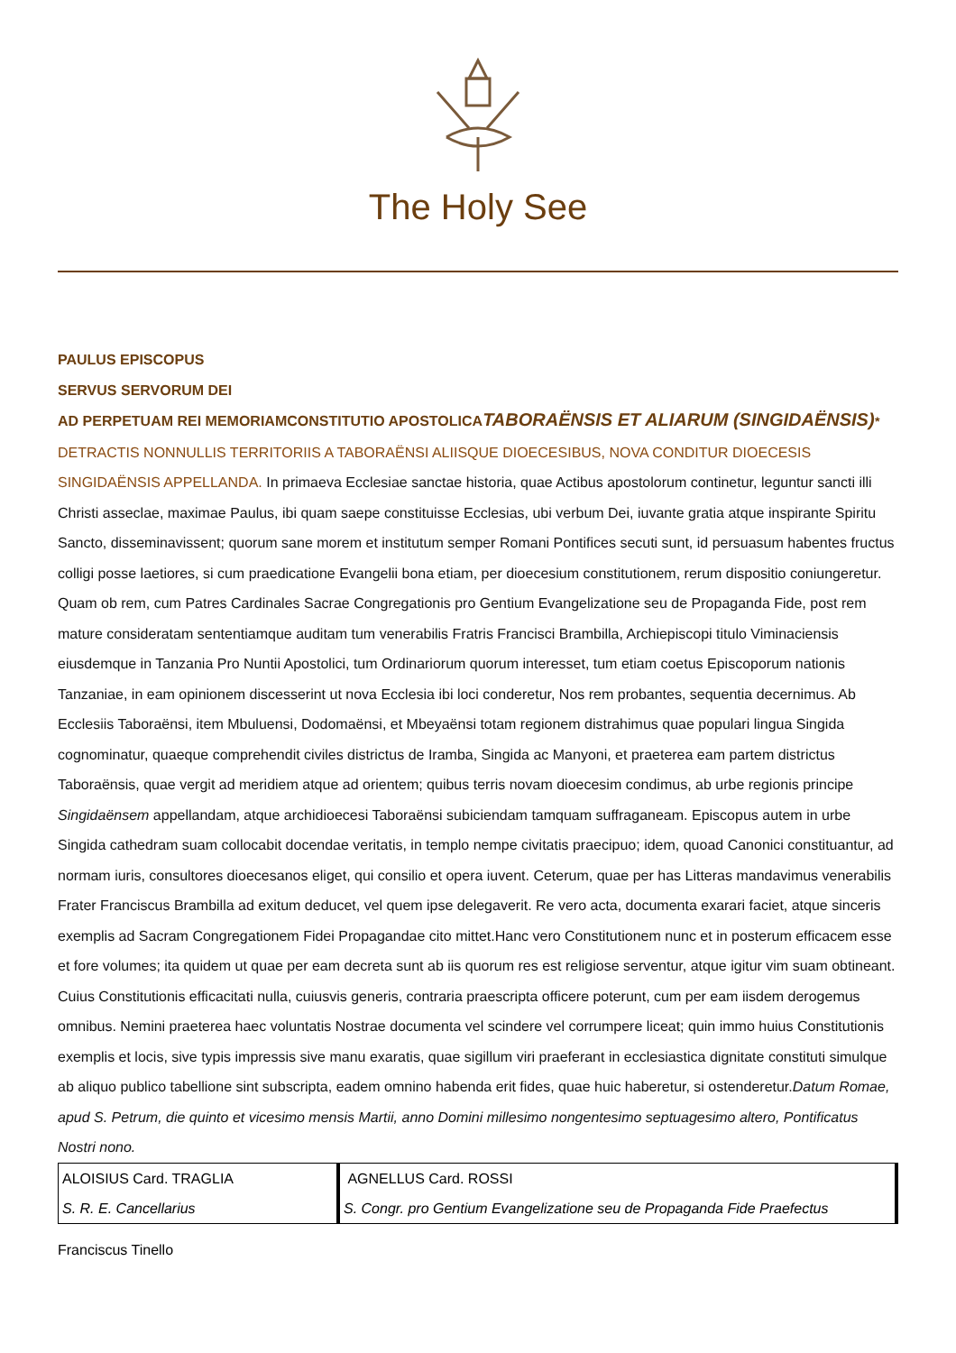The Holy See
PAULUS EPISCOPUS
SERVUS SERVORUM DEI
AD PERPETUAM REI MEMORIAM CONSTITUTIO APOSTOLICA TABORAËNSIS ET ALIARUM (SINGIDAËNSIS)* DETRACTIS NONNULLIS TERRITORIIS A TABORAËNSI ALIISQUE DIOECESIBUS, NOVA CONDITUR DIOECESIS SINGIDAËNSIS APPELLANDA. In primaeva Ecclesiae sanctae historia, quae Actibus apostolorum continetur, leguntur sancti illi Christi asseclae, maximae Paulus, ibi quam saepe constituisse Ecclesias, ubi verbum Dei, iuvante gratia atque inspirante Spiritu Sancto, disseminavissent; quorum sane morem et institutum semper Romani Pontifices secuti sunt, id persuasum habentes fructus colligi posse laetiores, si cum praedicatione Evangelii bona etiam, per dioecesium constitutionem, rerum dispositio coniungeretur. Quam ob rem, cum Patres Cardinales Sacrae Congregationis pro Gentium Evangelizatione seu de Propaganda Fide, post rem mature consideratam sententiamque auditam tum venerabilis Fratris Francisci Brambilla, Archiepiscopi titulo Viminaciensis eiusdemque in Tanzania Pro Nuntii Apostolici, tum Ordinariorum quorum interesset, tum etiam coetus Episcoporum nationis Tanzaniae, in eam opinionem discesserint ut nova Ecclesia ibi loci conderetur, Nos rem probantes, sequentia decernimus. Ab Ecclesiis Taboraënsi, item Mbuluensi, Dodomaënsi, et Mbeyaënsi totam regionem distrahimus quae populari lingua Singida cognominatur, quaeque comprehendit civiles districtus de Iramba, Singida ac Manyoni, et praeterea eam partem districtus Taboraënsis, quae vergit ad meridiem atque ad orientem; quibus terris novam dioecesim condimus, ab urbe regionis principe Singidaënsem appellandam, atque archidioecesi Taboraënsi subiciendam tamquam suffraganeam. Episcopus autem in urbe Singida cathedram suam collocabit docendae veritatis, in templo nempe civitatis praecipuo; idem, quoad Canonici constituantur, ad normam iuris, consultores dioecesanos eliget, qui consilio et opera iuvent. Ceterum, quae per has Litteras mandavimus venerabilis Frater Franciscus Brambilla ad exitum deducet, vel quem ipse delegaverit. Re vero acta, documenta exarari faciet, atque sinceris exemplis ad Sacram Congregationem Fidei Propagandae cito mittet.Hanc vero Constitutionem nunc et in posterum efficacem esse et fore volumes; ita quidem ut quae per eam decreta sunt ab iis quorum res est religiose serventur, atque igitur vim suam obtineant. Cuius Constitutionis efficacitati nulla, cuiusvis generis, contraria praescripta officere poterunt, cum per eam iisdem derogemus omnibus. Nemini praeterea haec voluntatis Nostrae documenta vel scindere vel corrumpere liceat; quin immo huius Constitutionis exemplis et locis, sive typis impressis sive manu exaratis, quae sigillum viri praeferant in ecclesiastica dignitate constituti simulque ab aliquo publico tabellione sint subscripta, eadem omnino habenda erit fides, quae huic haberetur, si ostenderetur.Datum Romae, apud S. Petrum, die quinto et vicesimo mensis Martii, anno Domini millesimo nongentesimo septuagesimo altero, Pontificatus Nostri nono.
| ALOISIUS Card. TRAGLIA | AGNELLUS Card. ROSSI |
| S. R. E. Cancellarius | S. Congr. pro Gentium Evangelizatione seu de Propaganda Fide Praefectus |
Franciscus Tinello